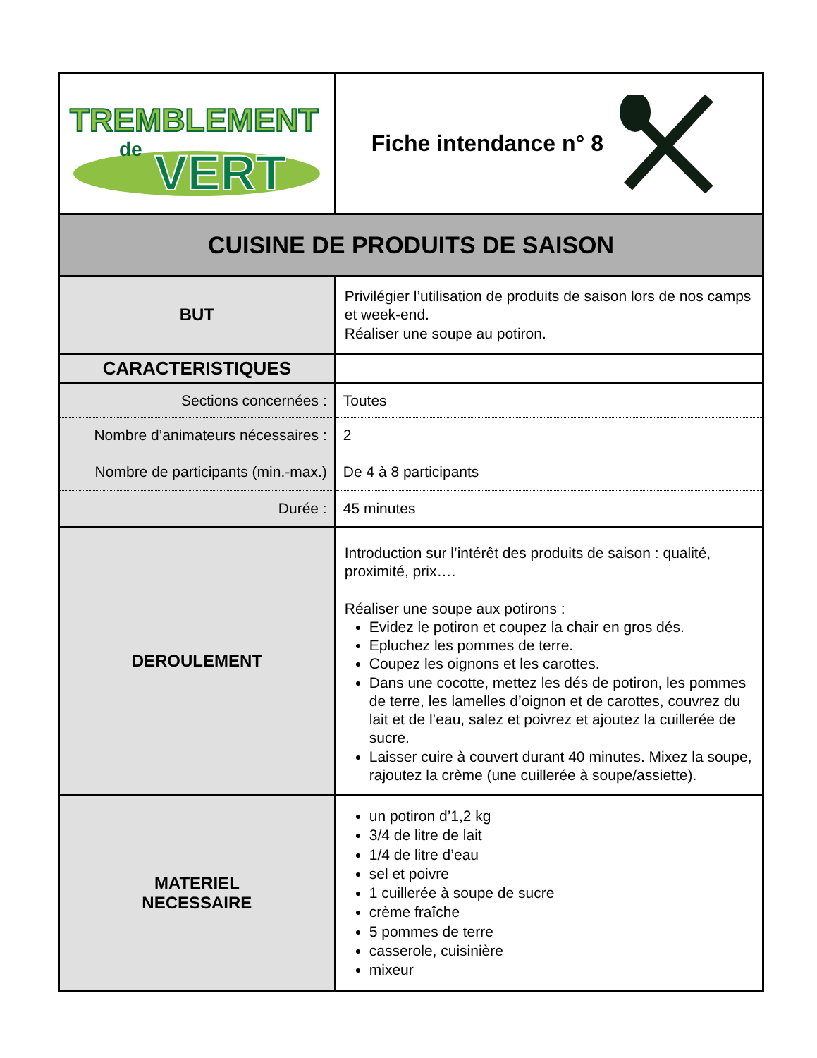| TREMBLEMENT de VERT | Fiche intendance n° 8 |
| CUISINE DE PRODUITS DE SAISON | |
| BUT | Privilégier l’utilisation de produits de saison lors de nos camps et week-end. Réaliser une soupe au potiron. |
| CARACTERISTIQUES | |
| Sections concernées : | Toutes |
| Nombre d’animateurs nécessaires : | 2 |
| Nombre de participants (min.-max.) | De 4 à 8 participants |
| Durée : | 45 minutes |
| DEROULEMENT | Introduction sur l’intérêt des produits de saison : qualité, proximité, prix…. Réaliser une soupe aux potirons : Evidez le potiron et coupez la chair en gros dés. Epluchez les pommes de terre. Coupez les oignons et les carottes. Dans une cocotte, mettez les dés de potiron, les pommes de terre, les lamelles d’oignon et de carottes, couvrez du lait et de l’eau, salez et poivrez et ajoutez la cuillerée de sucre. Laisser cuire à couvert durant 40 minutes. Mixez la soupe, rajoutez la crème (une cuillerée à soupe/assiette). |
| MATERIEL NECESSAIRE | un potiron d’1,2 kg 3/4 de litre de lait 1/4 de litre d’eau sel et poivre 1 cuillerée à soupe de sucre crème fraîche 5 pommes de terre casserole, cuisinière mixeur |